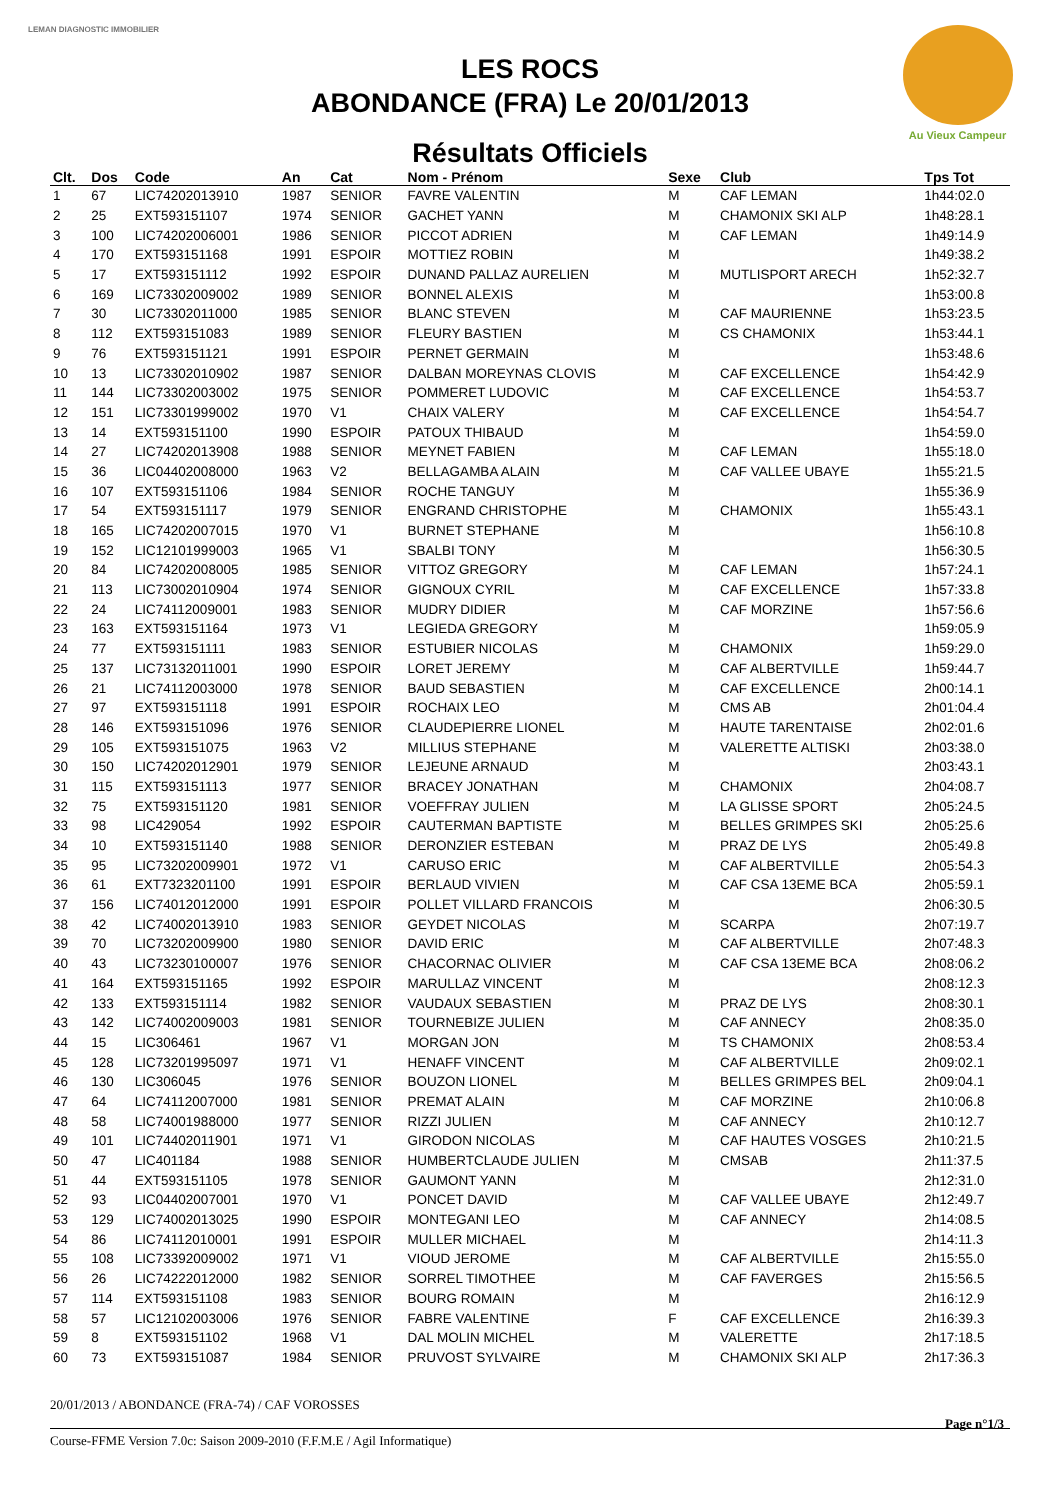LEMAN DIAGNOSTIC IMMOBILIER
Au Vieux Campeur
LES ROCS
ABONDANCE (FRA) Le 20/01/2013
Résultats Officiels
| Clt. | Dos | Code | An | Cat | Nom - Prénom | Sexe | Club | Tps Tot |
| --- | --- | --- | --- | --- | --- | --- | --- | --- |
| 1 | 67 | LIC74202013910 | 1987 | SENIOR | FAVRE VALENTIN | M | CAF LEMAN | 1h44:02.0 |
| 2 | 25 | EXT593151107 | 1974 | SENIOR | GACHET YANN | M | CHAMONIX SKI ALP | 1h48:28.1 |
| 3 | 100 | LIC74202006001 | 1986 | SENIOR | PICCOT ADRIEN | M | CAF LEMAN | 1h49:14.9 |
| 4 | 170 | EXT593151168 | 1991 | ESPOIR | MOTTIEZ ROBIN | M | | 1h49:38.2 |
| 5 | 17 | EXT593151112 | 1992 | ESPOIR | DUNAND PALLAZ AURELIEN | M | MUTLISPORT ARECH | 1h52:32.7 |
| 6 | 169 | LIC73302009002 | 1989 | SENIOR | BONNEL ALEXIS | M | | 1h53:00.8 |
| 7 | 30 | LIC73302011000 | 1985 | SENIOR | BLANC STEVEN | M | CAF MAURIENNE | 1h53:23.5 |
| 8 | 112 | EXT593151083 | 1989 | SENIOR | FLEURY BASTIEN | M | CS CHAMONIX | 1h53:44.1 |
| 9 | 76 | EXT593151121 | 1991 | ESPOIR | PERNET GERMAIN | M | | 1h53:48.6 |
| 10 | 13 | LIC73302010902 | 1987 | SENIOR | DALBAN MOREYNAS CLOVIS | M | CAF EXCELLENCE | 1h54:42.9 |
| 11 | 144 | LIC73302003002 | 1975 | SENIOR | POMMERET LUDOVIC | M | CAF EXCELLENCE | 1h54:53.7 |
| 12 | 151 | LIC73301999002 | 1970 | V1 | CHAIX VALERY | M | CAF EXCELLENCE | 1h54:54.7 |
| 13 | 14 | EXT593151100 | 1990 | ESPOIR | PATOUX THIBAUD | M | | 1h54:59.0 |
| 14 | 27 | LIC74202013908 | 1988 | SENIOR | MEYNET FABIEN | M | CAF LEMAN | 1h55:18.0 |
| 15 | 36 | LIC04402008000 | 1963 | V2 | BELLAGAMBA ALAIN | M | CAF VALLEE UBAYE | 1h55:21.5 |
| 16 | 107 | EXT593151106 | 1984 | SENIOR | ROCHE TANGUY | M | | 1h55:36.9 |
| 17 | 54 | EXT593151117 | 1979 | SENIOR | ENGRAND CHRISTOPHE | M | CHAMONIX | 1h55:43.1 |
| 18 | 165 | LIC74202007015 | 1970 | V1 | BURNET STEPHANE | M | | 1h56:10.8 |
| 19 | 152 | LIC12101999003 | 1965 | V1 | SBALBI TONY | M | | 1h56:30.5 |
| 20 | 84 | LIC74202008005 | 1985 | SENIOR | VITTOZ GREGORY | M | CAF LEMAN | 1h57:24.1 |
| 21 | 113 | LIC73002010904 | 1974 | SENIOR | GIGNOUX CYRIL | M | CAF EXCELLENCE | 1h57:33.8 |
| 22 | 24 | LIC74112009001 | 1983 | SENIOR | MUDRY DIDIER | M | CAF MORZINE | 1h57:56.6 |
| 23 | 163 | EXT593151164 | 1973 | V1 | LEGIEDA GREGORY | M | | 1h59:05.9 |
| 24 | 77 | EXT593151111 | 1983 | SENIOR | ESTUBIER NICOLAS | M | CHAMONIX | 1h59:29.0 |
| 25 | 137 | LIC73132011001 | 1990 | ESPOIR | LORET JEREMY | M | CAF ALBERTVILLE | 1h59:44.7 |
| 26 | 21 | LIC74112003000 | 1978 | SENIOR | BAUD SEBASTIEN | M | CAF EXCELLENCE | 2h00:14.1 |
| 27 | 97 | EXT593151118 | 1991 | ESPOIR | ROCHAIX LEO | M | CMS AB | 2h01:04.4 |
| 28 | 146 | EXT593151096 | 1976 | SENIOR | CLAUDEPIERRE LIONEL | M | HAUTE TARENTAISE | 2h02:01.6 |
| 29 | 105 | EXT593151075 | 1963 | V2 | MILLIUS STEPHANE | M | VALERETTE ALTISKI | 2h03:38.0 |
| 30 | 150 | LIC74202012901 | 1979 | SENIOR | LEJEUNE ARNAUD | M | | 2h03:43.1 |
| 31 | 115 | EXT593151113 | 1977 | SENIOR | BRACEY JONATHAN | M | CHAMONIX | 2h04:08.7 |
| 32 | 75 | EXT593151120 | 1981 | SENIOR | VOEFFRAY JULIEN | M | LA GLISSE SPORT | 2h05:24.5 |
| 33 | 98 | LIC429054 | 1992 | ESPOIR | CAUTERMAN BAPTISTE | M | BELLES GRIMPES SKI | 2h05:25.6 |
| 34 | 10 | EXT593151140 | 1988 | SENIOR | DERONZIER ESTEBAN | M | PRAZ DE LYS | 2h05:49.8 |
| 35 | 95 | LIC73202009901 | 1972 | V1 | CARUSO ERIC | M | CAF ALBERTVILLE | 2h05:54.3 |
| 36 | 61 | EXT7323201100 | 1991 | ESPOIR | BERLAUD VIVIEN | M | CAF CSA 13EME BCA | 2h05:59.1 |
| 37 | 156 | LIC74012012000 | 1991 | ESPOIR | POLLET VILLARD FRANCOIS | M | | 2h06:30.5 |
| 38 | 42 | LIC74002013910 | 1983 | SENIOR | GEYDET NICOLAS | M | SCARPA | 2h07:19.7 |
| 39 | 70 | LIC73202009900 | 1980 | SENIOR | DAVID ERIC | M | CAF ALBERTVILLE | 2h07:48.3 |
| 40 | 43 | LIC73230100007 | 1976 | SENIOR | CHACORNAC OLIVIER | M | CAF CSA 13EME BCA | 2h08:06.2 |
| 41 | 164 | EXT593151165 | 1992 | ESPOIR | MARULLAZ VINCENT | M | | 2h08:12.3 |
| 42 | 133 | EXT593151114 | 1982 | SENIOR | VAUDAUX SEBASTIEN | M | PRAZ DE LYS | 2h08:30.1 |
| 43 | 142 | LIC74002009003 | 1981 | SENIOR | TOURNEBIZE JULIEN | M | CAF ANNECY | 2h08:35.0 |
| 44 | 15 | LIC306461 | 1967 | V1 | MORGAN JON | M | TS CHAMONIX | 2h08:53.4 |
| 45 | 128 | LIC73201995097 | 1971 | V1 | HENAFF VINCENT | M | CAF ALBERTVILLE | 2h09:02.1 |
| 46 | 130 | LIC306045 | 1976 | SENIOR | BOUZON LIONEL | M | BELLES GRIMPES BEL | 2h09:04.1 |
| 47 | 64 | LIC74112007000 | 1981 | SENIOR | PREMAT ALAIN | M | CAF MORZINE | 2h10:06.8 |
| 48 | 58 | LIC74001988000 | 1977 | SENIOR | RIZZI JULIEN | M | CAF ANNECY | 2h10:12.7 |
| 49 | 101 | LIC74402011901 | 1971 | V1 | GIRODON NICOLAS | M | CAF HAUTES VOSGES | 2h10:21.5 |
| 50 | 47 | LIC401184 | 1988 | SENIOR | HUMBERTCLAUDE JULIEN | M | CMSAB | 2h11:37.5 |
| 51 | 44 | EXT593151105 | 1978 | SENIOR | GAUMONT YANN | M | | 2h12:31.0 |
| 52 | 93 | LIC04402007001 | 1970 | V1 | PONCET DAVID | M | CAF VALLEE UBAYE | 2h12:49.7 |
| 53 | 129 | LIC74002013025 | 1990 | ESPOIR | MONTEGANI LEO | M | CAF ANNECY | 2h14:08.5 |
| 54 | 86 | LIC74112010001 | 1991 | ESPOIR | MULLER MICHAEL | M | | 2h14:11.3 |
| 55 | 108 | LIC73392009002 | 1971 | V1 | VIOUD JEROME | M | CAF ALBERTVILLE | 2h15:55.0 |
| 56 | 26 | LIC74222012000 | 1982 | SENIOR | SORREL TIMOTHEE | M | CAF FAVERGES | 2h15:56.5 |
| 57 | 114 | EXT593151108 | 1983 | SENIOR | BOURG ROMAIN | M | | 2h16:12.9 |
| 58 | 57 | LIC12102003006 | 1976 | SENIOR | FABRE VALENTINE | F | CAF EXCELLENCE | 2h16:39.3 |
| 59 | 8 | EXT593151102 | 1968 | V1 | DAL MOLIN MICHEL | M | VALERETTE | 2h17:18.5 |
| 60 | 73 | EXT593151087 | 1984 | SENIOR | PRUVOST SYLVAIRE | M | CHAMONIX SKI ALP | 2h17:36.3 |
20/01/2013 / ABONDANCE (FRA-74) / CAF VOROSSES
Page n°1/3
Course-FFME Version 7.0c: Saison 2009-2010 (F.F.M.E / Agil Informatique)